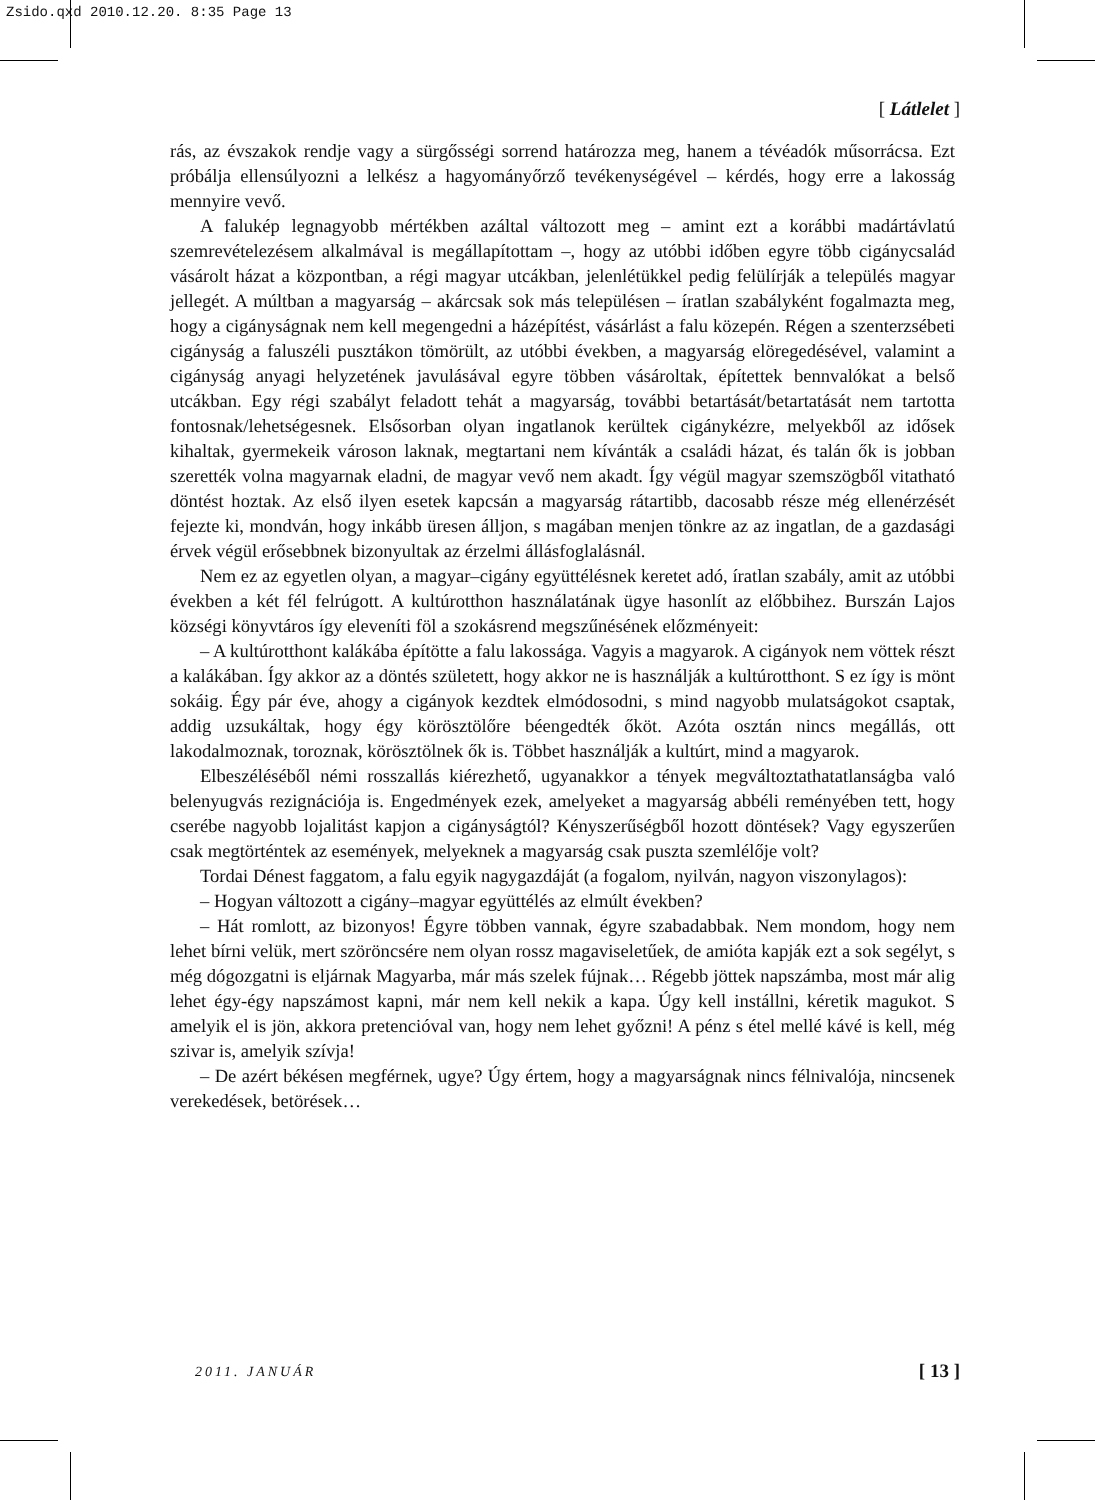Zsido.qxd 2010.12.20. 8:35 Page 13
[ Látlelet ]
rás, az évszakok rendje vagy a sürgősségi sorrend határozza meg, hanem a tévéadók műsorrácsa. Ezt próbálja ellensúlyozni a lelkész a hagyományőrző tevékenységével – kérdés, hogy erre a lakosság mennyire vevő.
A falukép legnagyobb mértékben azáltal változott meg – amint ezt a korábbi madártávlatú szemrevételezésem alkalmával is megállapítottam –, hogy az utóbbi időben egyre több cigánycsalád vásárolt házat a központban, a régi magyar utcákban, jelenlétükkel pedig felülírják a település magyar jellegét. A múltban a magyarság – akárcsak sok más településen – íratlan szabályként fogalmazta meg, hogy a cigányságnak nem kell megengedni a házépítést, vásárlást a falu közepén. Régen a szenterzsébeti cigányság a faluszéli pusztákon tömörült, az utóbbi években, a magyarság elöregedésével, valamint a cigányság anyagi helyzetének javulásával egyre többen vásároltak, építettek bennvalókat a belső utcákban. Egy régi szabályt feladott tehát a magyarság, további betartását/betartatását nem tartotta fontosnak/lehetségesnek. Elsősorban olyan ingatlanok kerültek cigánykézre, melyekből az idősek kihaltak, gyermekeik városon laknak, megtartani nem kívánták a családi házat, és talán ők is jobban szerették volna magyarnak eladni, de magyar vevő nem akadt. Így végül magyar szemszögből vitatható döntést hoztak. Az első ilyen esetek kapcsán a magyarság rátartibb, dacosabb része még ellenérzését fejezte ki, mondván, hogy inkább üresen álljon, s magában menjen tönkre az az ingatlan, de a gazdasági érvek végül erősebbnek bizonyultak az érzelmi állásfoglalásnál.
Nem ez az egyetlen olyan, a magyar–cigány együttélésnek keretet adó, íratlan szabály, amit az utóbbi években a két fél felrúgott. A kultúrotthon használatának ügye hasonlít az előbbihez. Burszán Lajos községi könyvtáros így eleveníti föl a szokásrend megszűnésének előzményeit:
– A kultúrotthont kalákába építötte a falu lakossága. Vagyis a magyarok. A cigányok nem vöttek részt a kalákában. Így akkor az a döntés született, hogy akkor ne is használják a kultúrotthont. S ez így is mönt sokáig. Égy pár éve, ahogy a cigányok kezdtek elmódosodni, s mind nagyobb mulatságokot csaptak, addig uzsukáltak, hogy égy körösztölőre béengedték őköt. Azóta osztán nincs megállás, ott lakodalmoznak, toroznak, körösztölnek ők is. Többet használják a kultúrt, mind a magyarok.
Elbeszéléséből némi rosszallás kiérezhető, ugyanakkor a tények megváltoztathatatlanságba való belenyugvás rezignációja is. Engedmények ezek, amelyeket a magyarság abbéli reményében tett, hogy cserébe nagyobb lojalitást kapjon a cigányságtól? Kényszerűségből hozott döntések? Vagy egyszerűen csak megtörténtek az események, melyeknek a magyarság csak puszta szemlélője volt?
Tordai Dénest faggatom, a falu egyik nagygazdáját (a fogalom, nyilván, nagyon viszonylagos):
– Hogyan változott a cigány–magyar együttélés az elmúlt években?
– Hát romlott, az bizonyos! Égyre többen vannak, égyre szabadabbak. Nem mondom, hogy nem lehet bírni velük, mert szöröncsére nem olyan rossz magaviseletűek, de amióta kapják ezt a sok segélyt, s még dógozgatni is eljárnak Magyarba, már más szelek fújnak… Régebb jöttek napszámba, most már alig lehet égy-égy napszámost kapni, már nem kell nekik a kapa. Úgy kell instállni, kéretik magukot. S amelyik el is jön, akkora pretencióval van, hogy nem lehet győzni! A pénz s étel mellé kávé is kell, még szivar is, amelyik szívja!
– De azért békésen megférnek, ugye? Úgy értem, hogy a magyarságnak nincs félnivalója, nincsenek verekedések, betörések…
2011. JANUÁR [ 13 ]